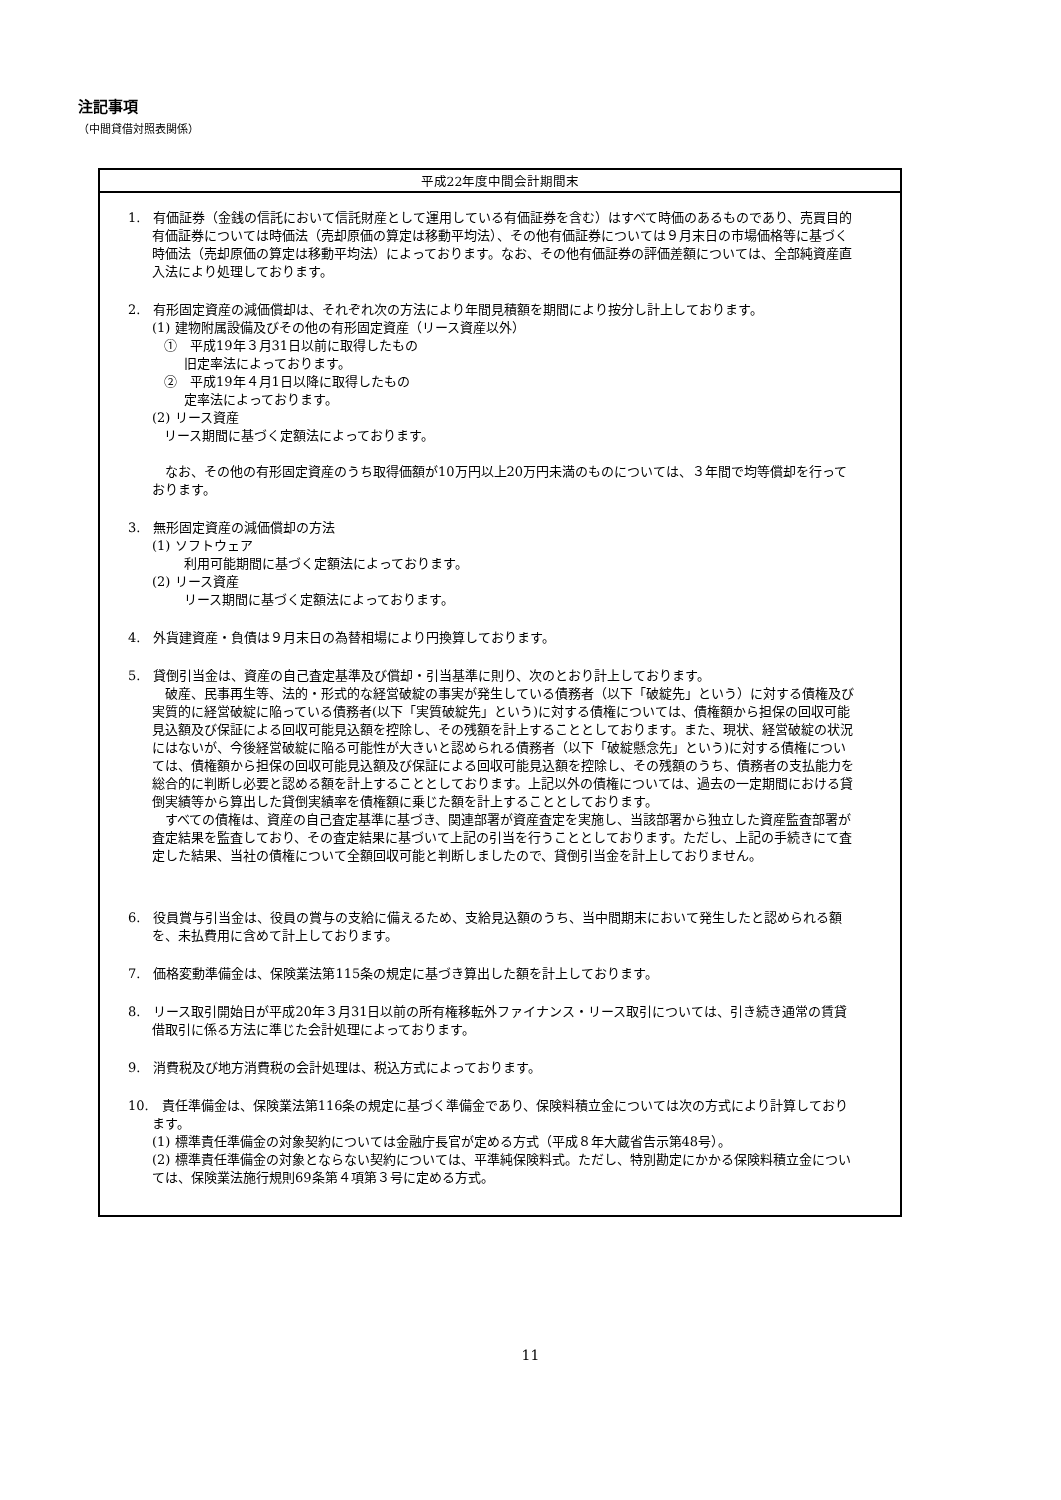注記事項
（中間貸借対照表関係）
| 平成22年度中間会計期間末 |
| --- |
| 1. 有価証券（金銭の信託において信託財産として運用している有価証券を含む）はすべて時価のあるものであり、売買目的有価証券については時価法（売却原価の算定は移動平均法）、その他有価証券については９月末日の市場価格等に基づく時価法（売却原価の算定は移動平均法）によっております。なお、その他有価証券の評価差額については、全部純資産直入法により処理しております。 2. 有形固定資産の減価償却は、それぞれ次の方法により年間見積額を期間により按分し計上しております。 (1) 建物附属設備及びその他の有形固定資産（リース資産以外） ① 平成19年３月31日以前に取得したもの 旧定率法によっております。 ② 平成19年４月1日以降に取得したもの 定率法によっております。 (2) リース資産 リース期間に基づく定額法によっております。 なお、その他の有形固定資産のうち取得価額が10万円以上20万円未満のものについては、３年間で均等償却を行っております。 3. 無形固定資産の減価償却の方法 (1) ソフトウェア 利用可能期間に基づく定額法によっております。 (2) リース資産 リース期間に基づく定額法によっております。 4. 外貨建資産・負債は９月末日の為替相場により円換算しております。 5. 貸倒引当金は、資産の自己査定基準及び償却・引当基準に則り、次のとおり計上しております。 破産、民事再生等、法的・形式的な経営破綻の事実が発生している債務者（以下「破綻先」という）に対する債権及び実質的に経営破綻に陥っている債務者(以下「実質破綻先」という)に対する債権については、債権額から担保の回収可能見込額及び保証による回収可能見込額を控除し、その残額を計上することとしております。また、現状、経営破綻の状況にはないが、今後経営破綻に陥る可能性が大きいと認められる債務者（以下「破綻懸念先」という)に対する債権については、債権額から担保の回収可能見込額及び保証による回収可能見込額を控除し、その残額のうち、債務者の支払能力を総合的に判断し必要と認める額を計上することとしております。上記以外の債権については、過去の一定期間における貸倒実績等から算出した貸倒実績率を債権額に乗じた額を計上することとしております。 すべての債権は、資産の自己査定基準に基づき、関連部署が資産査定を実施し、当該部署から独立した資産監査部署が査定結果を監査しており、その査定結果に基づいて上記の引当を行うこととしております。ただし、上記の手続きにて査定した結果、当社の債権について全額回収可能と判断しましたので、貸倒引当金を計上しておりません。 6. 役員賞与引当金は、役員の賞与の支給に備えるため、支給見込額のうち、当中間期末において発生したと認められる額を、未払費用に含めて計上しております。 7. 価格変動準備金は、保険業法第115条の規定に基づき算出した額を計上しております。 8. リース取引開始日が平成20年３月31日以前の所有権移転外ファイナンス・リース取引については、引き続き通常の賃貸借取引に係る方法に準じた会計処理によっております。 9. 消費税及び地方消費税の会計処理は、税込方式によっております。 10. 責任準備金は、保険業法第116条の規定に基づく準備金であり、保険料積立金については次の方式により計算しております。 (1) 標準責任準備金の対象契約については金融庁長官が定める方式（平成８年大蔵省告示第48号）。 (2) 標準責任準備金の対象とならない契約については、平準純保険料式。ただし、特別勘定にかかる保険料積立金については、保険業法施行規則69条第４項第３号に定める方式。 |
11